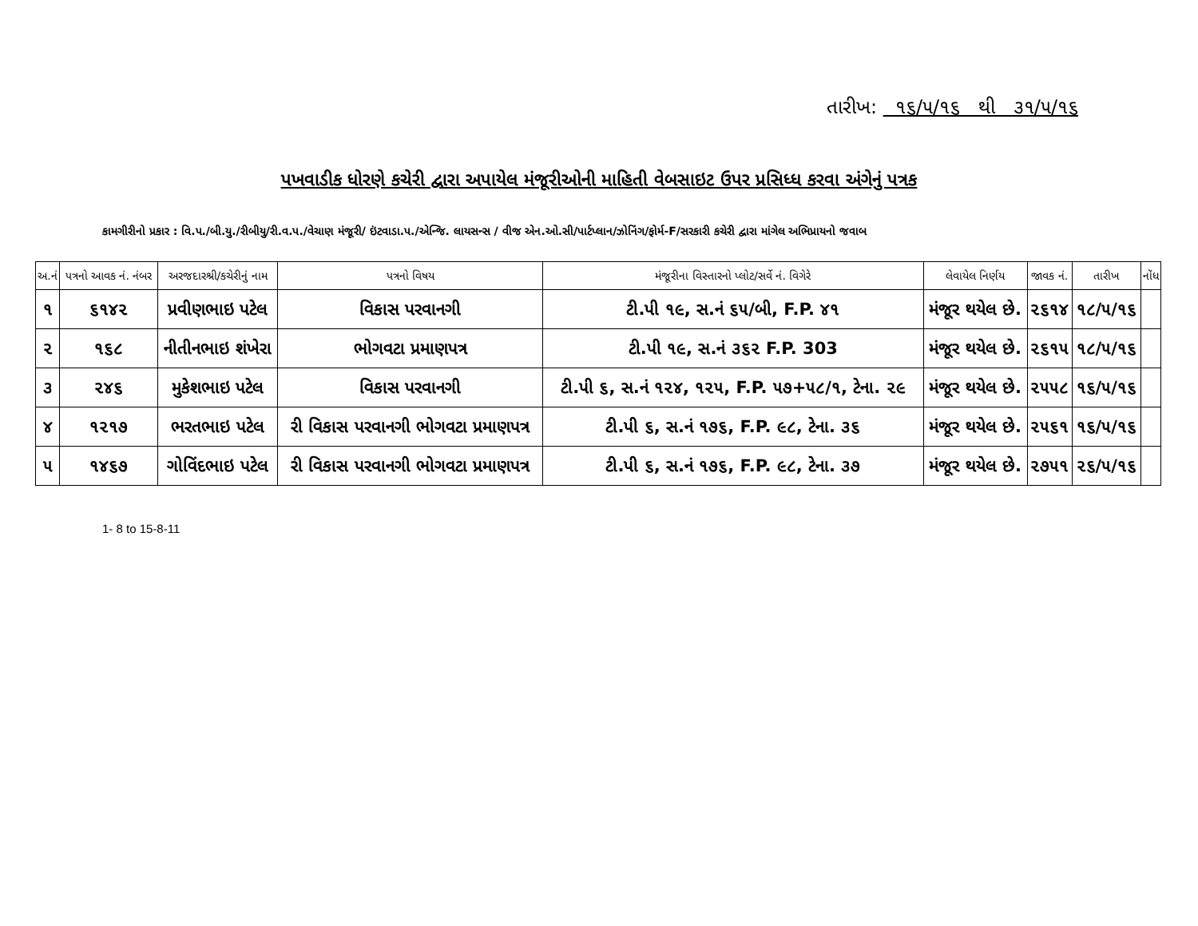તારીખ: ૧૬/૫/૧૬ થી ૩૧/૫/૧૬
પખવાડીક ધોરણે કચેરી દ્વારા અપાયેલ મંજૂરીઓની માહિતી વેબસાઇટ ઉપર પ્રસિધ્ધ કરવા અંગેનું પત્રક
કામગીરીનો પ્રકાર : વિ.પ./બી.યુ./રીબીયુ/રી.વ.પ./વેચાણ મંજૂરી/ ઇંટવાડા.પ./એન્જિ. લાયસન્સ / વીજ એન.ઓ.સી/પાર્ટપ્લાન/ઝોનિંગ/ફોર્મ-F/સરકારી કચેરી દ્વારા માંગેલ અભિપ્રાયનો જવાબ
| અ.નં | પત્રનો આવક નં. નંબર | અરજદારશ્રી/કચેરીનું નામ | પત્રનો વિષય | મંજૂરીના વિસ્તારનો પ્લોટ/સર્વે નં. વિગેરે | લેવાયેલ નિર્ણય | જાવક નં. | તારીખ | નોંધ |
| --- | --- | --- | --- | --- | --- | --- | --- | --- |
| ૧ | ૬૧૪૨ | પ્રવીણભાઇ પટેલ | વિકાસ પરવાનગી | ટી.પી ૧૯, સ.નં ૬૫/બી, F.P. ૪૧ | મંજૂર થયેલ છે. | ૨૬૧૪ | ૧૮/૫/૧૬ | |
| ૨ | ૧૬૮ | નીતીનભાઇ શંખેરા | ભોગવટા પ્રમાણપત્ર | ટી.પી ૧૯, સ.નં ૩૬૨ F.P. 303 | મંજૂર થયેલ છે. | ૨૬૧૫ | ૧૮/૫/૧૬ | |
| ૩ | ૨૪૬ | મુકેશભાઇ પટેલ | વિકાસ પરવાનગી | ટી.પી ૬, સ.નં ૧૨૪, ૧૨૫, F.P. ૫૭+૫૮/૧, ટેના. ૨૯ | મંજૂર થયેલ છે. | ૨૫૫૮ | ૧૬/૫/૧૬ | |
| ૪ | ૧૨૧૭ | ભરતભાઇ પટેલ | રી વિકાસ પરવાનગી ભોગવટા પ્રમાણપત્ર | ટી.પી ૬, સ.નં ૧૭૬, F.P. ૯૮, ટેના. ૩૬ | મંજૂર થયેલ છે. | ૨૫૬૧ | ૧૬/૫/૧૬ | |
| ૫ | ૧૪૬૭ | ગોવિંદભાઇ પટેલ | રી વિકાસ પરવાનગી ભોગવટા પ્રમાણપત્ર | ટી.પી ૬, સ.નં ૧૭૬, F.P. ૯૮, ટેના. ૩૭ | મંજૂર થયેલ છે. | ૨૭૫૧ | ૨૬/૫/૧૬ | |
1- 8 to 15-8-11